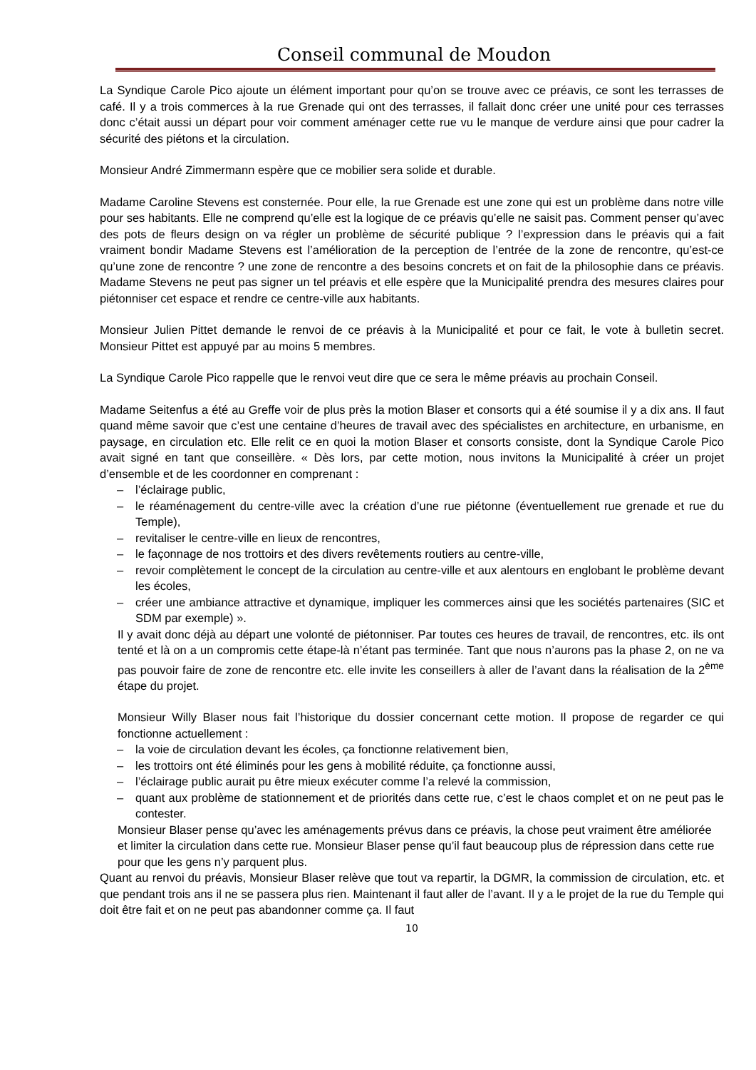Conseil communal de Moudon
La Syndique Carole Pico ajoute un élément important pour qu’on se trouve avec ce préavis, ce sont les terrasses de café. Il y a trois commerces à la rue Grenade qui ont des terrasses, il fallait donc créer une unité pour ces terrasses donc c’était aussi un départ pour voir comment aménager cette rue vu le manque de verdure ainsi que pour cadrer la sécurité des piétons et la circulation.
Monsieur André Zimmermann espère que ce mobilier sera solide et durable.
Madame Caroline Stevens est consternée. Pour elle, la rue Grenade est une zone qui est un problème dans notre ville pour ses habitants. Elle ne comprend qu’elle est la logique de ce préavis qu’elle ne saisit pas. Comment penser qu’avec des pots de fleurs design on va régler un problème de sécurité publique ? l’expression dans le préavis qui a fait vraiment bondir Madame Stevens est l’amélioration de la perception de l’entrée de la zone de rencontre, qu’est-ce qu’une zone de rencontre ? une zone de rencontre a des besoins concrets et on fait de la philosophie dans ce préavis. Madame Stevens ne peut pas signer un tel préavis et elle espère que la Municipalité prendra des mesures claires pour piétonniser cet espace et rendre ce centre-ville aux habitants.
Monsieur Julien Pittet demande le renvoi de ce préavis à la Municipalité et pour ce fait, le vote à bulletin secret. Monsieur Pittet est appuyé par au moins 5 membres.
La Syndique Carole Pico rappelle que le renvoi veut dire que ce sera le même préavis au prochain Conseil.
Madame Seitenfus a été au Greffe voir de plus près la motion Blaser et consorts qui a été soumise il y a dix ans. Il faut quand même savoir que c’est une centaine d’heures de travail avec des spécialistes en architecture, en urbanisme, en paysage, en circulation etc. Elle relit ce en quoi la motion Blaser et consorts consiste, dont la Syndique Carole Pico avait signé en tant que conseillère. « Dès lors, par cette motion, nous invitons la Municipalité à créer un projet d’ensemble et de les coordonner en comprenant :
– l’éclairage public,
– le réaménagement du centre-ville avec la création d’une rue piétonne (éventuellement rue grenade et rue du Temple),
– revitaliser le centre-ville en lieux de rencontres,
– le façonnage de nos trottoirs et des divers revêtements routiers au centre-ville,
– revoir complètement le concept de la circulation au centre-ville et aux alentours en englobant le problème devant les écoles,
– créer une ambiance attractive et dynamique, impliquer les commerces ainsi que les sociétés partenaires (SIC et SDM par exemple) ».
Il y avait donc déjà au départ une volonté de piétonniser. Par toutes ces heures de travail, de rencontres, etc. ils ont tenté et là on a un compromis cette étape-là n’étant pas terminée. Tant que nous n’aurons pas la phase 2, on ne va pas pouvoir faire de zone de rencontre etc. elle invite les conseillers à aller de l’avant dans la réalisation de la 2<sup>ème</sup> étape du projet.
Monsieur Willy Blaser nous fait l’historique du dossier concernant cette motion. Il propose de regarder ce qui fonctionne actuellement :
– la voie de circulation devant les écoles, ça fonctionne relativement bien,
– les trottoirs ont été éliminés pour les gens à mobilité réduite, ça fonctionne aussi,
– l’éclairage public aurait pu être mieux exécuter comme l’a relevé la commission,
– quant aux problème de stationnement et de priorités dans cette rue, c’est le chaos complet et on ne peut pas le contester.
Monsieur Blaser pense qu’avec les aménagements prévus dans ce préavis, la chose peut vraiment être améliorée et limiter la circulation dans cette rue. Monsieur Blaser pense qu’il faut beaucoup plus de répression dans cette rue pour que les gens n’y parquent plus.
Quant au renvoi du préavis, Monsieur Blaser relève que tout va repartir, la DGMR, la commission de circulation, etc. et que pendant trois ans il ne se passera plus rien. Maintenant il faut aller de l’avant. Il y a le projet de la rue du Temple qui doit être fait et on ne peut pas abandonner comme ça. Il faut
10